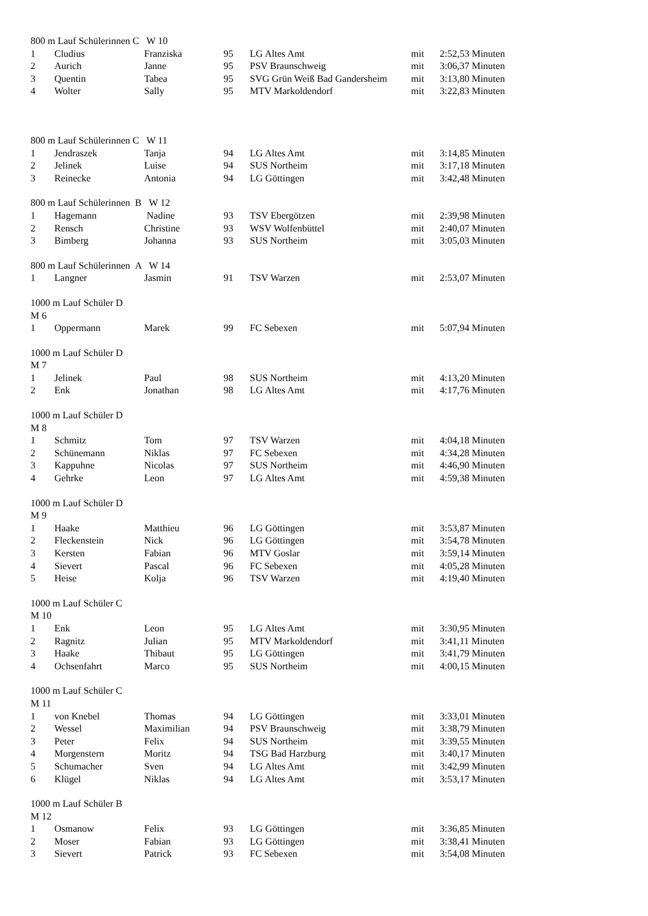| 800 m Lauf Schülerinnen C W 10 | | | | | | |
| 1 | Cludius | Franziska | 95 | LG Altes Amt | mit | 2:52,53 Minuten |
| 2 | Aurich | Janne | 95 | PSV Braunschweig | mit | 3:06,37 Minuten |
| 3 | Quentin | Tabea | 95 | SVG Grün Weiß Bad Gandersheim | mit | 3:13,80 Minuten |
| 4 | Wolter | Sally | 95 | MTV Markoldendorf | mit | 3:22,83 Minuten |
| 800 m Lauf Schülerinnen C W 11 | | | | | | |
| 1 | Jendraszek | Tanja | 94 | LG Altes Amt | mit | 3:14,85 Minuten |
| 2 | Jelinek | Luise | 94 | SUS Northeim | mit | 3:17,18 Minuten |
| 3 | Reinecke | Antonia | 94 | LG Göttingen | mit | 3:42,48 Minuten |
| 800 m Lauf Schülerinnen B W 12 | | | | | | |
| 1 | Hagemann | Nadine | 93 | TSV Ebergötzen | mit | 2:39,98 Minuten |
| 2 | Rensch | Christine | 93 | WSV Wolfenbüttel | mit | 2:40,07 Minuten |
| 3 | Bimberg | Johanna | 93 | SUS Northeim | mit | 3:05,03 Minuten |
| 800 m Lauf Schülerinnen A W 14 | | | | | | |
| 1 | Langner | Jasmin | 91 | TSV Warzen | mit | 2:53,07 Minuten |
| 1000 m Lauf Schüler D | | | | | | |
| M 6 | | | | | | |
| 1 | Oppermann | Marek | 99 | FC Sebexen | mit | 5:07,94 Minuten |
| 1000 m Lauf Schüler D | | | | | | |
| M 7 | | | | | | |
| 1 | Jelinek | Paul | 98 | SUS Northeim | mit | 4:13,20 Minuten |
| 2 | Enk | Jonathan | 98 | LG Altes Amt | mit | 4:17,76 Minuten |
| 1000 m Lauf Schüler D | | | | | | |
| M 8 | | | | | | |
| 1 | Schmitz | Tom | 97 | TSV Warzen | mit | 4:04,18 Minuten |
| 2 | Schünemann | Niklas | 97 | FC Sebexen | mit | 4:34,28 Minuten |
| 3 | Kappuhne | Nicolas | 97 | SUS Northeim | mit | 4:46,90 Minuten |
| 4 | Gehrke | Leon | 97 | LG Altes Amt | mit | 4:59,38 Minuten |
| 1000 m Lauf Schüler D | | | | | | |
| M 9 | | | | | | |
| 1 | Haake | Matthieu | 96 | LG Göttingen | mit | 3:53,87 Minuten |
| 2 | Fleckenstein | Nick | 96 | LG Göttingen | mit | 3:54,78 Minuten |
| 3 | Kersten | Fabian | 96 | MTV Goslar | mit | 3:59,14 Minuten |
| 4 | Sievert | Pascal | 96 | FC Sebexen | mit | 4:05,28 Minuten |
| 5 | Heise | Kolja | 96 | TSV Warzen | mit | 4:19,40 Minuten |
| 1000 m Lauf Schüler C | | | | | | |
| M 10 | | | | | | |
| 1 | Enk | Leon | 95 | LG Altes Amt | mit | 3:30,95 Minuten |
| 2 | Ragnitz | Julian | 95 | MTV Markoldendorf | mit | 3:41,11 Minuten |
| 3 | Haake | Thibaut | 95 | LG Göttingen | mit | 3:41,79 Minuten |
| 4 | Ochsenfahrt | Marco | 95 | SUS Northeim | mit | 4:00,15 Minuten |
| 1000 m Lauf Schüler C | | | | | | |
| M 11 | | | | | | |
| 1 | von Knebel | Thomas | 94 | LG Göttingen | mit | 3:33,01 Minuten |
| 2 | Wessel | Maximilian | 94 | PSV Braunschweig | mit | 3:38,79 Minuten |
| 3 | Peter | Felix | 94 | SUS Northeim | mit | 3:39,55 Minuten |
| 4 | Morgenstern | Moritz | 94 | TSG Bad Harzburg | mit | 3:40,17 Minuten |
| 5 | Schumacher | Sven | 94 | LG Altes Amt | mit | 3:42,99 Minuten |
| 6 | Klügel | Niklas | 94 | LG Altes Amt | mit | 3:53,17 Minuten |
| 1000 m Lauf Schüler B | | | | | | |
| M 12 | | | | | | |
| 1 | Osmanow | Felix | 93 | LG Göttingen | mit | 3:36,85 Minuten |
| 2 | Moser | Fabian | 93 | LG Göttingen | mit | 3:38,41 Minuten |
| 3 | Sievert | Patrick | 93 | FC Sebexen | mit | 3:54,08 Minuten |